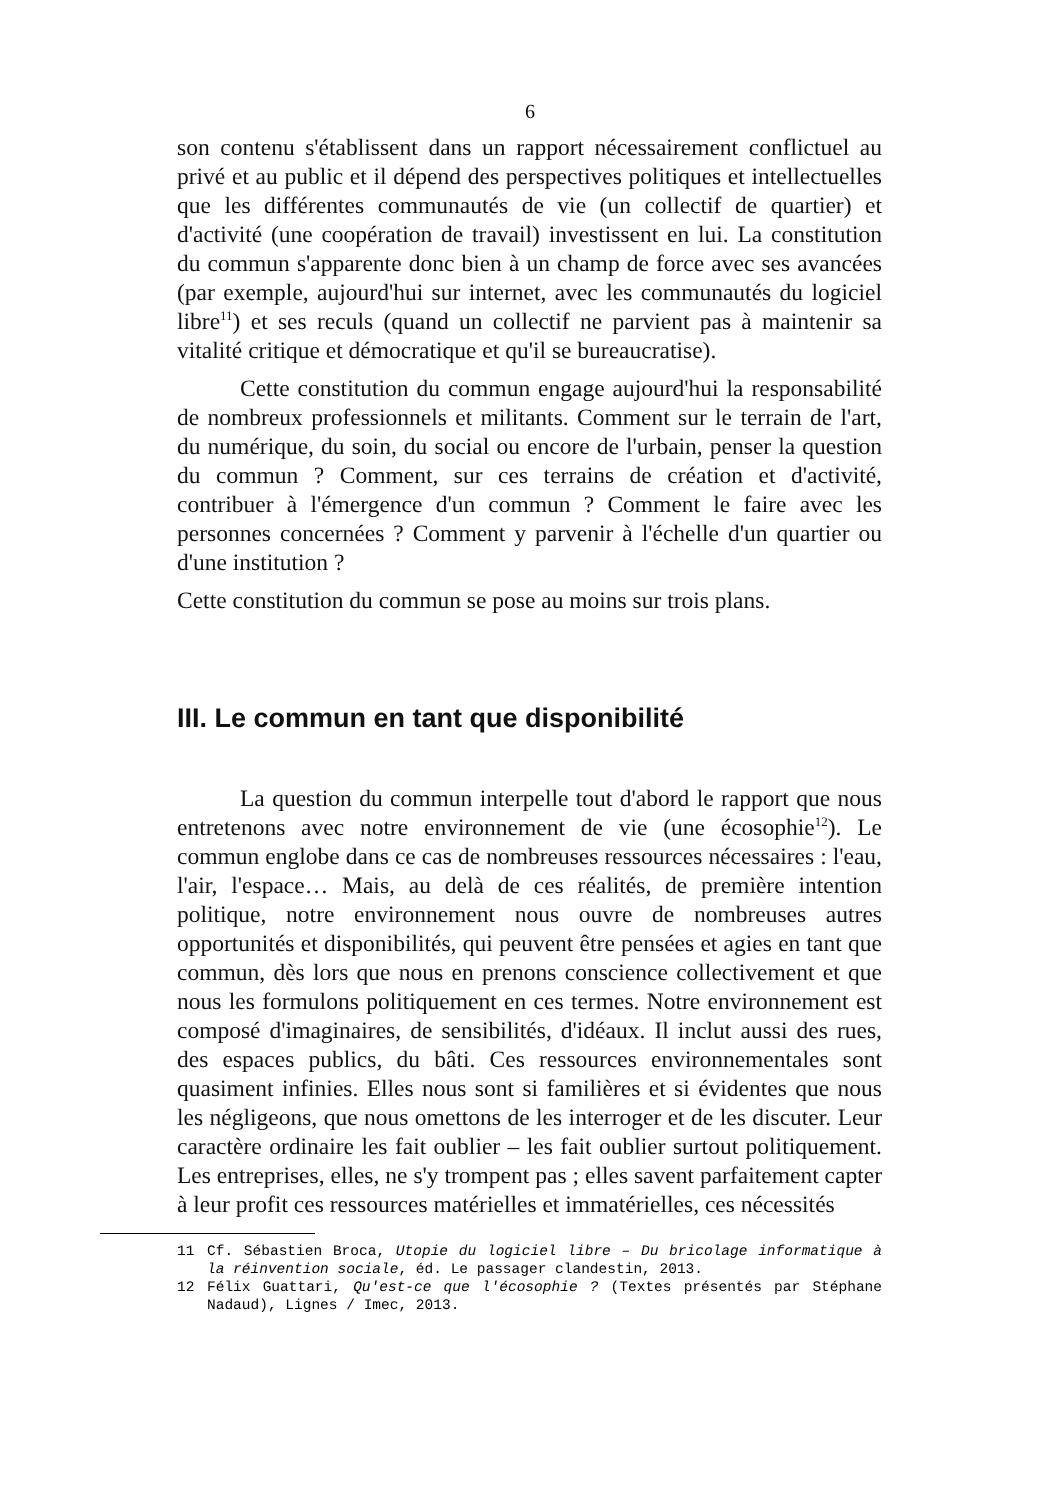6
son contenu s'établissent dans un rapport nécessairement conflictuel au privé et au public et il dépend des perspectives politiques et intellectuelles que les différentes communautés de vie (un collectif de quartier) et d'activité (une coopération de travail) investissent en lui. La constitution du commun s'apparente donc bien à un champ de force avec ses avancées (par exemple, aujourd'hui sur internet, avec les communautés du logiciel libre<sup>11</sup>) et ses reculs (quand un collectif ne parvient pas à maintenir sa vitalité critique et démocratique et qu'il se bureaucratise).
Cette constitution du commun engage aujourd'hui la responsabilité de nombreux professionnels et militants. Comment sur le terrain de l'art, du numérique, du soin, du social ou encore de l'urbain, penser la question du commun ? Comment, sur ces terrains de création et d'activité, contribuer à l'émergence d'un commun ? Comment le faire avec les personnes concernées ? Comment y parvenir à l'échelle d'un quartier ou d'une institution ?
Cette constitution du commun se pose au moins sur trois plans.
III. Le commun en tant que disponibilité
La question du commun interpelle tout d'abord le rapport que nous entretenons avec notre environnement de vie (une écosophie<sup>12</sup>). Le commun englobe dans ce cas de nombreuses ressources nécessaires : l'eau, l'air, l'espace… Mais, au delà de ces réalités, de première intention politique, notre environnement nous ouvre de nombreuses autres opportunités et disponibilités, qui peuvent être pensées et agies en tant que commun, dès lors que nous en prenons conscience collectivement et que nous les formulons politiquement en ces termes. Notre environnement est composé d'imaginaires, de sensibilités, d'idéaux. Il inclut aussi des rues, des espaces publics, du bâti. Ces ressources environnementales sont quasiment infinies. Elles nous sont si familières et si évidentes que nous les négligeons, que nous omettons de les interroger et de les discuter. Leur caractère ordinaire les fait oublier – les fait oublier surtout politiquement. Les entreprises, elles, ne s'y trompent pas ; elles savent parfaitement capter à leur profit ces ressources matérielles et immatérielles, ces nécessités
11 Cf. Sébastien Broca, Utopie du logiciel libre – Du bricolage informatique à la réinvention sociale, éd. Le passager clandestin, 2013.
12 Félix Guattari, Qu'est-ce que l'écosophie ? (Textes présentés par Stéphane Nadaud), Lignes / Imec, 2013.